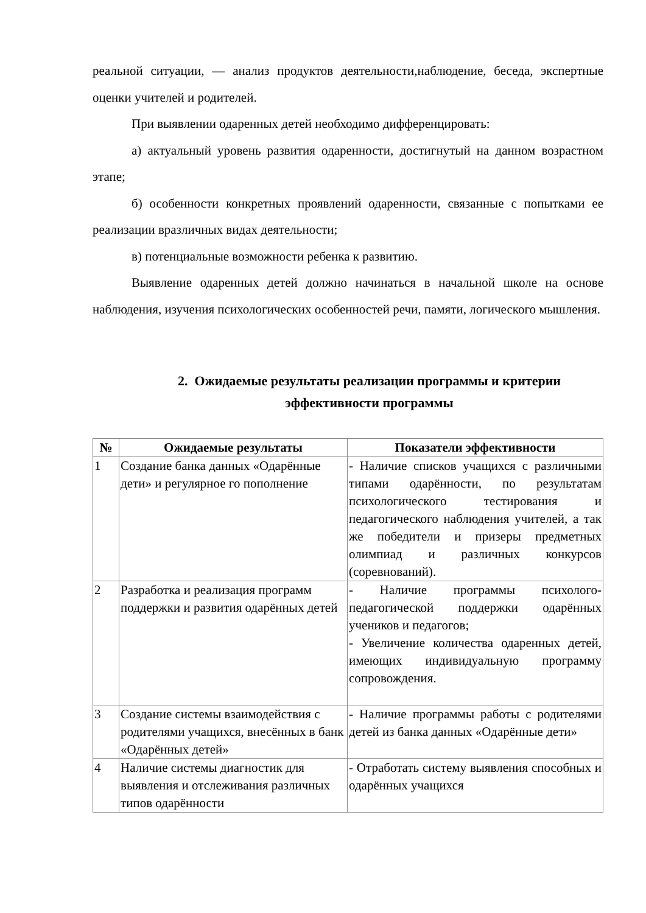реальной ситуации, — анализ продуктов деятельности,наблюдение, беседа, экспертные оценки учителей и родителей.
При выявлении одаренных детей необходимо дифференцировать:
а) актуальный уровень развития одаренности, достигнутый на данном возрастном этапе;
б) особенности конкретных проявлений одаренности, связанные с попытками ее реализации вразличных видах деятельности;
в) потенциальные возможности ребенка к развитию.
Выявление одаренных детей должно начинаться в начальной школе на основе наблюдения, изучения психологических особенностей речи, памяти, логического мышления.
2. Ожидаемые результаты реализации программы и критерии эффективности программы
| № | Ожидаемые результаты | Показатели эффективности |
| --- | --- | --- |
| 1 | Создание банка данных «Одарённые дети» и регулярное го пополнение | - Наличие списков учащихся с различными типами одарённости, по результатам психологического тестирования и педагогического наблюдения учителей, а так же победители и призеры предметных олимпиад и различных конкурсов (соревнований). |
| 2 | Разработка и реализация программ поддержки и развития одарённых детей | - Наличие программы психолого-педагогической поддержки одарённых учеников и педагогов; - Увеличение количества одаренных детей, имеющих индивидуальную программу сопровождения. |
| 3 | Создание системы взаимодействия с родителями учащихся, внесённых в банк «Одарённых детей» | - Наличие программы работы с родителями детей из банка данных «Одарённые дети» |
| 4 | Наличие системы диагностик для выявления и отслеживания различных типов одарённости | - Отработать систему выявления способных и одарённых учащихся |